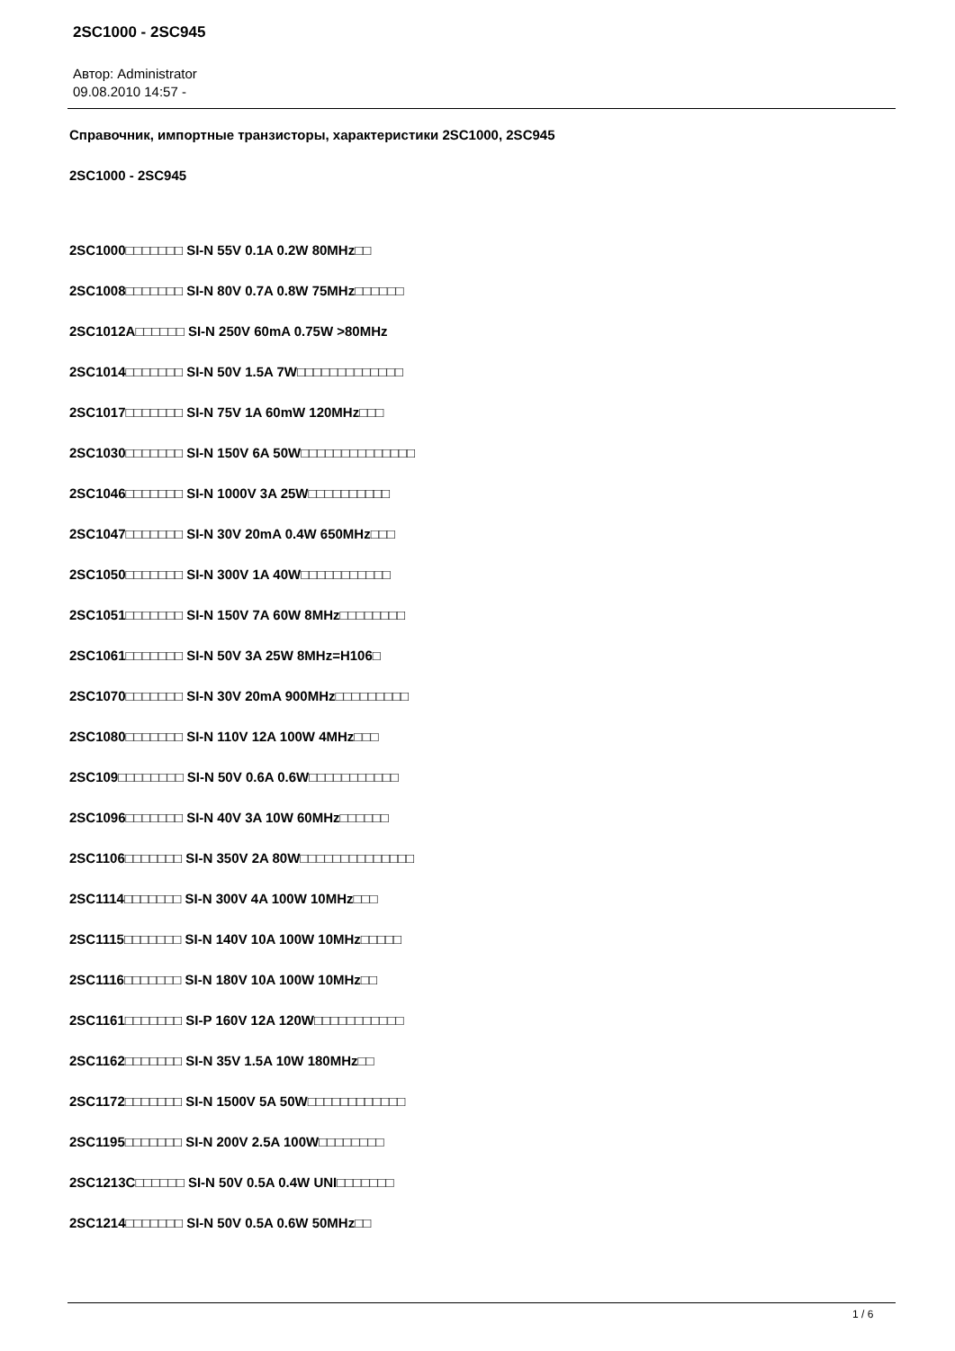2SC1000 - 2SC945
Автор: Administrator
09.08.2010 14:57 -
Справочник, импортные транзисторы, характеристики 2SC1000, 2SC945
2SC1000 - 2SC945
2SC1000□□□□□□□ SI-N 55V 0.1A 0.2W 80MHz□□
2SC1008□□□□□□□ SI-N 80V 0.7A 0.8W 75MHz□□□□□□
2SC1012A□□□□□□ SI-N 250V 60mA 0.75W >80MHz
2SC1014□□□□□□□ SI-N 50V 1.5A 7W□□□□□□□□□□□□□
2SC1017□□□□□□□ SI-N 75V 1A 60mW 120MHz□□□
2SC1030□□□□□□□ SI-N 150V 6A 50W□□□□□□□□□□□□□□
2SC1046□□□□□□□ SI-N 1000V 3A 25W□□□□□□□□□□
2SC1047□□□□□□□ SI-N 30V 20mA 0.4W 650MHz□□□
2SC1050□□□□□□□ SI-N 300V 1A 40W□□□□□□□□□□□
2SC1051□□□□□□□ SI-N 150V 7A 60W 8MHz□□□□□□□□
2SC1061□□□□□□□ SI-N 50V 3A 25W 8MHz=H106□
2SC1070□□□□□□□ SI-N 30V 20mA 900MHz□□□□□□□□□
2SC1080□□□□□□□ SI-N 110V 12A 100W 4MHz□□□
2SC109□□□□□□□□ SI-N 50V 0.6A 0.6W□□□□□□□□□□□
2SC1096□□□□□□□ SI-N 40V 3A 10W 60MHz□□□□□□
2SC1106□□□□□□□ SI-N 350V 2A 80W□□□□□□□□□□□□□□
2SC1114□□□□□□□ SI-N 300V 4A 100W 10MHz□□□
2SC1115□□□□□□□ SI-N 140V 10A 100W 10MHz□□□□□
2SC1116□□□□□□□ SI-N 180V 10A 100W 10MHz□□
2SC1161□□□□□□□ SI-P 160V 12A 120W□□□□□□□□□□□
2SC1162□□□□□□□ SI-N 35V 1.5A 10W 180MHz□□
2SC1172□□□□□□□ SI-N 1500V 5A 50W□□□□□□□□□□□□
2SC1195□□□□□□□ SI-N 200V 2.5A 100W□□□□□□□□
2SC1213C□□□□□□ SI-N 50V 0.5A 0.4W UNI□□□□□□□
2SC1214□□□□□□□ SI-N 50V 0.5A 0.6W 50MHz□□
1 / 6